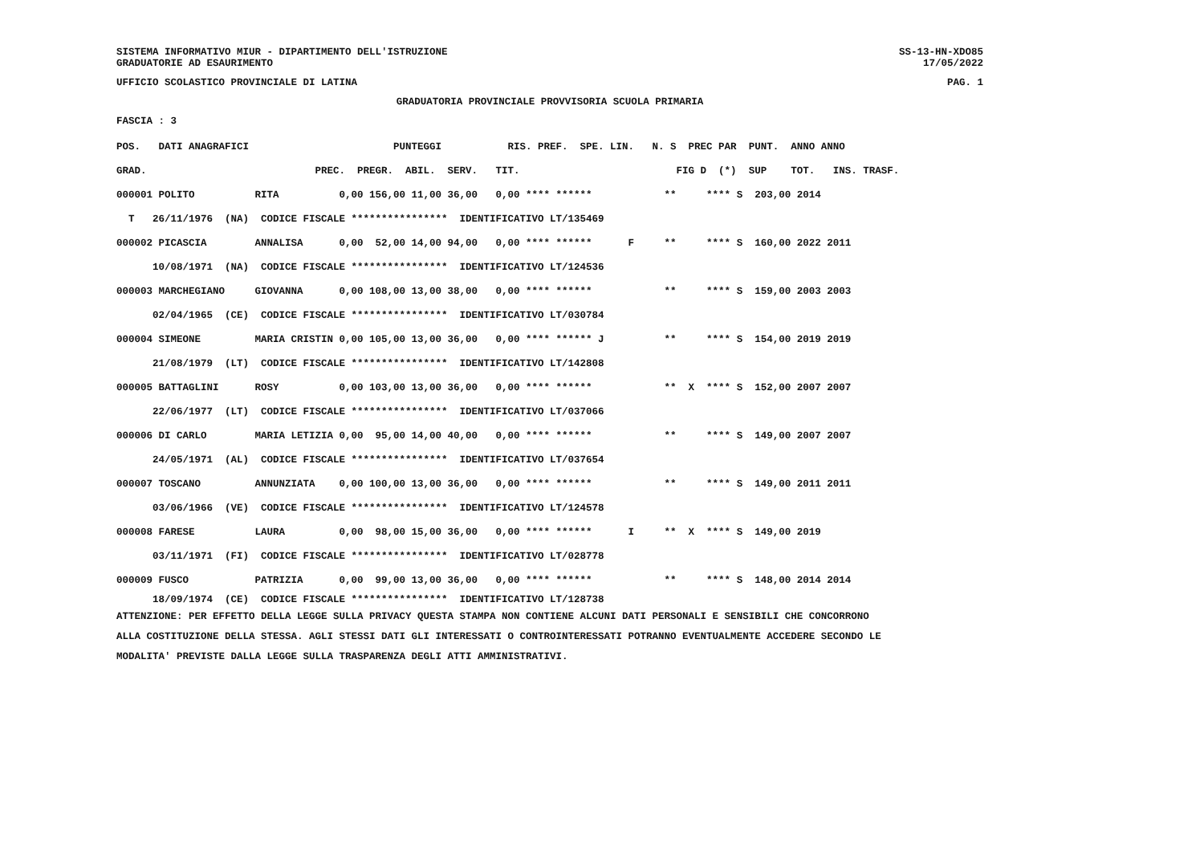SISTEMA INFORMATIVO MIUR - DIPARTIMENTO DELL'ISTRUZIONE SS-13-HN-XDO85
GRADUATORIE AD ESAURIMENTO 17/05/2022
UFFICIO SCOLASTICO PROVINCIALE DI LATINA PAG. 1
GRADUATORIA PROVINCIALE PROVVISORIA SCUOLA PRIMARIA
FASCIA : 3
POS. DATI ANAGRAFICI PUNTEGGI RIS. PREF. SPE. LIN. N. S PREC PAR PUNT. ANNO ANNO
GRAD. PREC. PREGR. ABIL. SERV. TIT. FIG D (*) SUP TOT. INS. TRASF.
000001 POLITO RITA 0,00 156,00 11,00 36,00 0,00 **** ****** ** **** S 203,00 2014
T 26/11/1976 (NA) CODICE FISCALE **************** IDENTIFICATIVO LT/135469
000002 PICASCIA ANNALISA 0,00 52,00 14,00 94,00 0,00 **** ****** F ** **** S 160,00 2022 2011
10/08/1971 (NA) CODICE FISCALE **************** IDENTIFICATIVO LT/124536
000003 MARCHEGIANO GIOVANNA 0,00 108,00 13,00 38,00 0,00 **** ****** ** **** S 159,00 2003 2003
02/04/1965 (CE) CODICE FISCALE **************** IDENTIFICATIVO LT/030784
000004 SIMEONE MARIA CRISTIN 0,00 105,00 13,00 36,00 0,00 **** ****** J ** **** S 154,00 2019 2019
21/08/1979 (LT) CODICE FISCALE **************** IDENTIFICATIVO LT/142808
000005 BATTAGLINI ROSY 0,00 103,00 13,00 36,00 0,00 **** ****** ** X **** S 152,00 2007 2007
22/06/1977 (LT) CODICE FISCALE **************** IDENTIFICATIVO LT/037066
000006 DI CARLO MARIA LETIZIA 0,00 95,00 14,00 40,00 0,00 **** ****** ** **** S 149,00 2007 2007
24/05/1971 (AL) CODICE FISCALE **************** IDENTIFICATIVO LT/037654
000007 TOSCANO ANNUNZIATA 0,00 100,00 13,00 36,00 0,00 **** ****** ** **** S 149,00 2011 2011
03/06/1966 (VE) CODICE FISCALE **************** IDENTIFICATIVO LT/124578
000008 FARESE LAURA 0,00 98,00 15,00 36,00 0,00 **** ****** I ** X **** S 149,00 2019
03/11/1971 (FI) CODICE FISCALE **************** IDENTIFICATIVO LT/028778
000009 FUSCO PATRIZIA 0,00 99,00 13,00 36,00 0,00 **** ****** ** **** S 148,00 2014 2014
18/09/1974 (CE) CODICE FISCALE **************** IDENTIFICATIVO LT/128738
ATTENZIONE: PER EFFETTO DELLA LEGGE SULLA PRIVACY QUESTA STAMPA NON CONTIENE ALCUNI DATI PERSONALI E SENSIBILI CHE CONCORRONO
ALLA COSTITUZIONE DELLA STESSA. AGLI STESSI DATI GLI INTERESSATI O CONTROINTERESSATI POTRANNO EVENTUALMENTE ACCEDERE SECONDO LE
MODALITA' PREVISTE DALLA LEGGE SULLA TRASPARENZA DEGLI ATTI AMMINISTRATIVI.